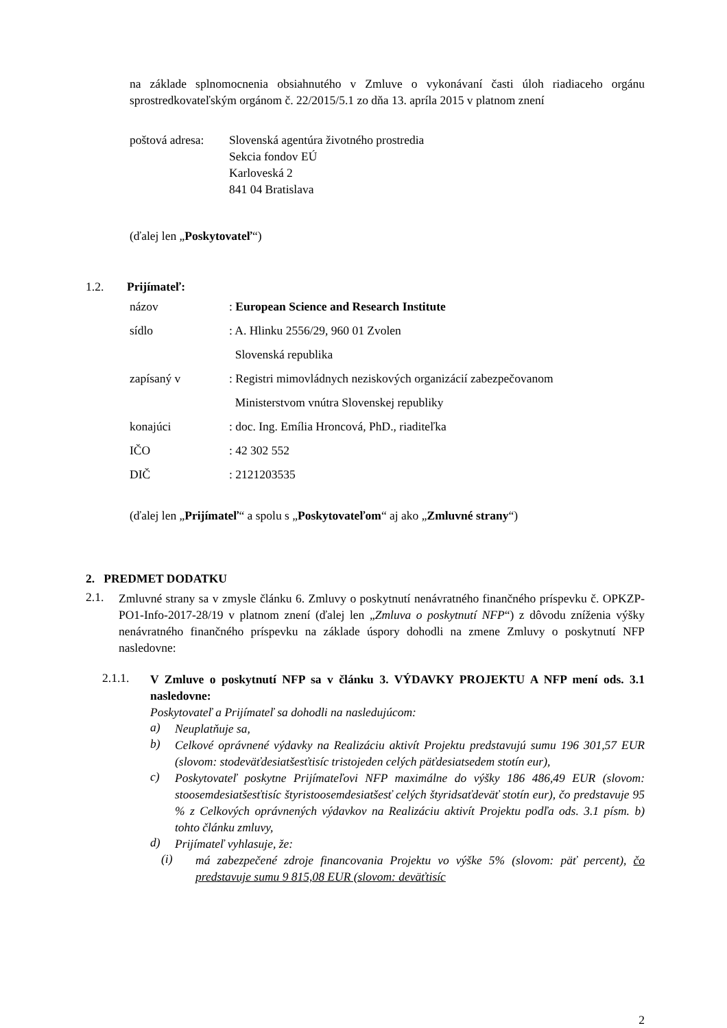na základe splnomocnenia obsiahnutého v Zmluve o vykonávaní časti úloh riadiaceho orgánu sprostredkovateľským orgánom č. 22/2015/5.1 zo dňa 13. apríla 2015 v platnom znení
poštová adresa:
Slovenská agentúra životného prostredia
Sekcia fondov EÚ
Karloveská 2
841 04 Bratislava
(ďalej len „Poskytovateľ“)
1.2. Prijímateľ:
názov : European Science and Research Institute
sídlo : A. Hlinku 2556/29, 960 01 Zvolen
Slovenská republika
zapísaný v : Registri mimovládnych neziskových organizácií zabezpečovanom
Ministerstvom vnútra Slovenskej republiky
konajúci : doc. Ing. Emília Hroncová, PhD., riaditeľka
IČO : 42 302 552
DIČ : 2121203535
(ďalej len „Prijímateľ“ a spolu s „Poskytovateľom“ aj ako „Zmluvné strany“)
2. PREDMET DODATKU
2.1.
Zmluvné strany sa v zmysle článku 6. Zmluvy o poskytnutí nenávratného finančného príspevku č. OPKZP-PO1-Info-2017-28/19 v platnom znení (ďalej len „Zmluva o poskytnutí NFP“) z dôvodu zníženia výšky nenávratného finančného príspevku na základe úspory dohodli na zmene Zmluvy o poskytnutí NFP nasledovne:
2.1.1.
V Zmluve o poskytnutí NFP sa v článku 3. VÝDAVKY PROJEKTU A NFP mení ods. 3.1 nasledovne:
Poskytovateľ a Prijímateľ sa dohodli na nasledujúcom:
a)
Neuplatňuje sa,
b)
Celkové oprávnené výdavky na Realizáciu aktivít Projektu predstavujú sumu 196 301,57 EUR (slovom: stodeväťdesiatšesťtisíc tristojeden celých päťdesiatsedem stotín eur),
c)
Poskytovateľ poskytne Prijímateľovi NFP maximálne do výšky 186 486,49 EUR (slovom: stoosemdesiatšesťtisíc štyristoosemdesiatšesť celých štyridsaťdeväť stotín eur), čo predstavuje 95 % z Celkových oprávnených výdavkov na Realizáciu aktivít Projektu podľa ods. 3.1 písm. b) tohto článku zmluvy,
d)
Prijímateľ vyhlasuje, že:
(i)
má zabezpečené zdroje financovania Projektu vo výške 5% (slovom: päť percent), čo predstavuje sumu 9 815,08 EUR (slovom: deväťtisíc
2